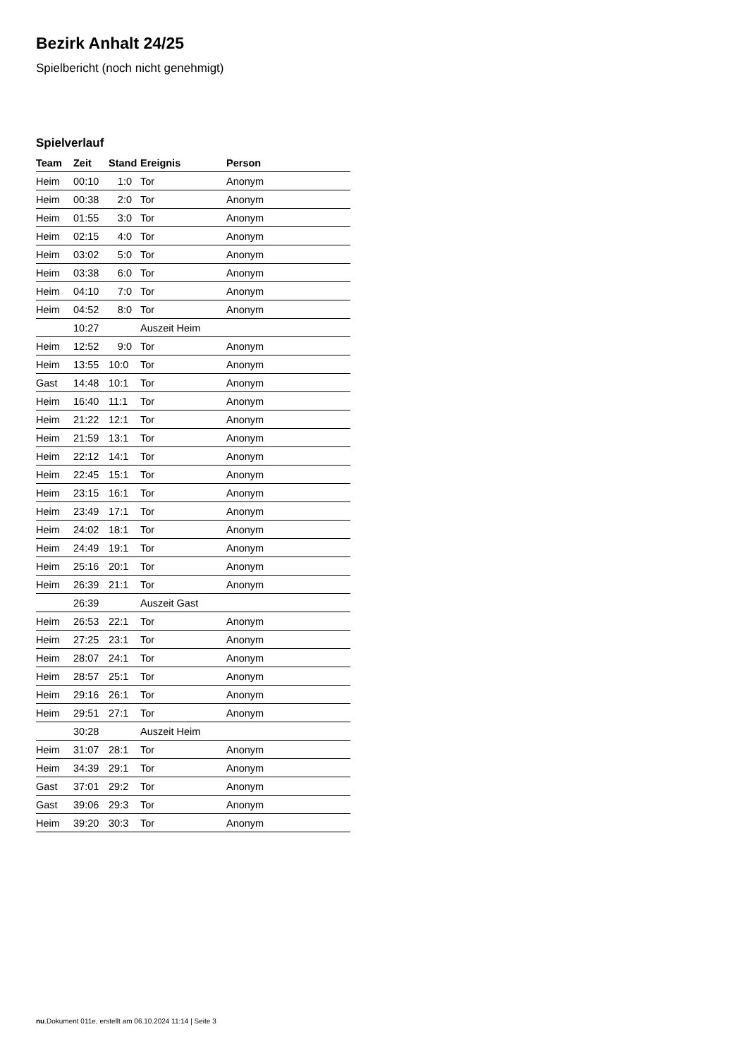Bezirk Anhalt 24/25
Spielbericht (noch nicht genehmigt)
Spielverlauf
| Team | Zeit | Stand | Ereignis | Person |
| --- | --- | --- | --- | --- |
| Heim | 00:10 | 1:0 | Tor | Anonym |
| Heim | 00:38 | 2:0 | Tor | Anonym |
| Heim | 01:55 | 3:0 | Tor | Anonym |
| Heim | 02:15 | 4:0 | Tor | Anonym |
| Heim | 03:02 | 5:0 | Tor | Anonym |
| Heim | 03:38 | 6:0 | Tor | Anonym |
| Heim | 04:10 | 7:0 | Tor | Anonym |
| Heim | 04:52 | 8:0 | Tor | Anonym |
| | 10:27 | | Auszeit Heim | |
| Heim | 12:52 | 9:0 | Tor | Anonym |
| Heim | 13:55 | 10:0 | Tor | Anonym |
| Gast | 14:48 | 10:1 | Tor | Anonym |
| Heim | 16:40 | 11:1 | Tor | Anonym |
| Heim | 21:22 | 12:1 | Tor | Anonym |
| Heim | 21:59 | 13:1 | Tor | Anonym |
| Heim | 22:12 | 14:1 | Tor | Anonym |
| Heim | 22:45 | 15:1 | Tor | Anonym |
| Heim | 23:15 | 16:1 | Tor | Anonym |
| Heim | 23:49 | 17:1 | Tor | Anonym |
| Heim | 24:02 | 18:1 | Tor | Anonym |
| Heim | 24:49 | 19:1 | Tor | Anonym |
| Heim | 25:16 | 20:1 | Tor | Anonym |
| Heim | 26:39 | 21:1 | Tor | Anonym |
| | 26:39 | | Auszeit Gast | |
| Heim | 26:53 | 22:1 | Tor | Anonym |
| Heim | 27:25 | 23:1 | Tor | Anonym |
| Heim | 28:07 | 24:1 | Tor | Anonym |
| Heim | 28:57 | 25:1 | Tor | Anonym |
| Heim | 29:16 | 26:1 | Tor | Anonym |
| Heim | 29:51 | 27:1 | Tor | Anonym |
| | 30:28 | | Auszeit Heim | |
| Heim | 31:07 | 28:1 | Tor | Anonym |
| Heim | 34:39 | 29:1 | Tor | Anonym |
| Gast | 37:01 | 29:2 | Tor | Anonym |
| Gast | 39:06 | 29:3 | Tor | Anonym |
| Heim | 39:20 | 30:3 | Tor | Anonym |
nu.Dokument 011e, erstellt am 06.10.2024 11:14 | Seite 3